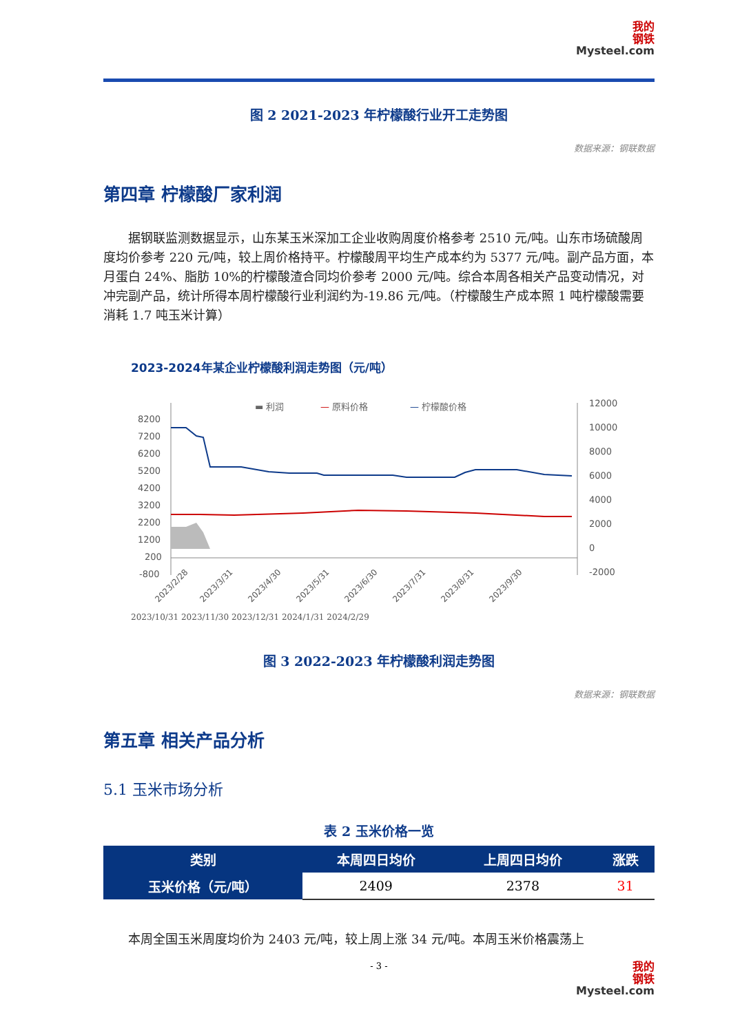我的
钢铁
Mysteel.com
图 2 2021-2023 年柠檬酸行业开工走势图
数据来源：钢联数据
第四章 柠檬酸厂家利润
据钢联监测数据显示，山东某玉米深加工企业收购周度价格参考 2510 元/吨。山东市场硫酸周度均价参考 220 元/吨，较上周价格持平。柠檬酸周平均生产成本约为 5377 元/吨。副产品方面，本月蛋白 24%、脂肪 10%的柠檬酸渣合同均价参考 2000 元/吨。综合本周各相关产品变动情况，对冲完副产品，统计所得本周柠檬酸行业利润约为-19.86 元/吨。（柠檬酸生产成本照 1 吨柠檬酸需要消耗 1.7 吨玉米计算）
2023-2024年某企业柠檬酸利润走势图（元/吨）
▬ 利润
— 原料价格
— 柠檬酸价格
8200
7200
6200
5200
4200
3200
2200
1200
200
-800
12000
10000
8000
6000
4000
2000
0
-2000
2023/2/28
2023/3/31
2023/4/30
2023/5/31
2023/6/30
2023/7/31
2023/8/31
2023/9/30
2023/10/31 2023/11/30 2023/12/31 2024/1/31 2024/2/29
图 3 2022-2023 年柠檬酸利润走势图
数据来源：钢联数据
第五章 相关产品分析
5.1 玉米市场分析
表 2 玉米价格一览
| 类别 | 本周四日均价 | 上周四日均价 | 涨跌 |
| --- | --- | --- | --- |
| 玉米价格（元/吨） | 2409 | 2378 | 31 |
本周全国玉米周度均价为 2403 元/吨，较上周上涨 34 元/吨。本周玉米价格震荡上
- 3 -
我的
钢铁
Mysteel.com